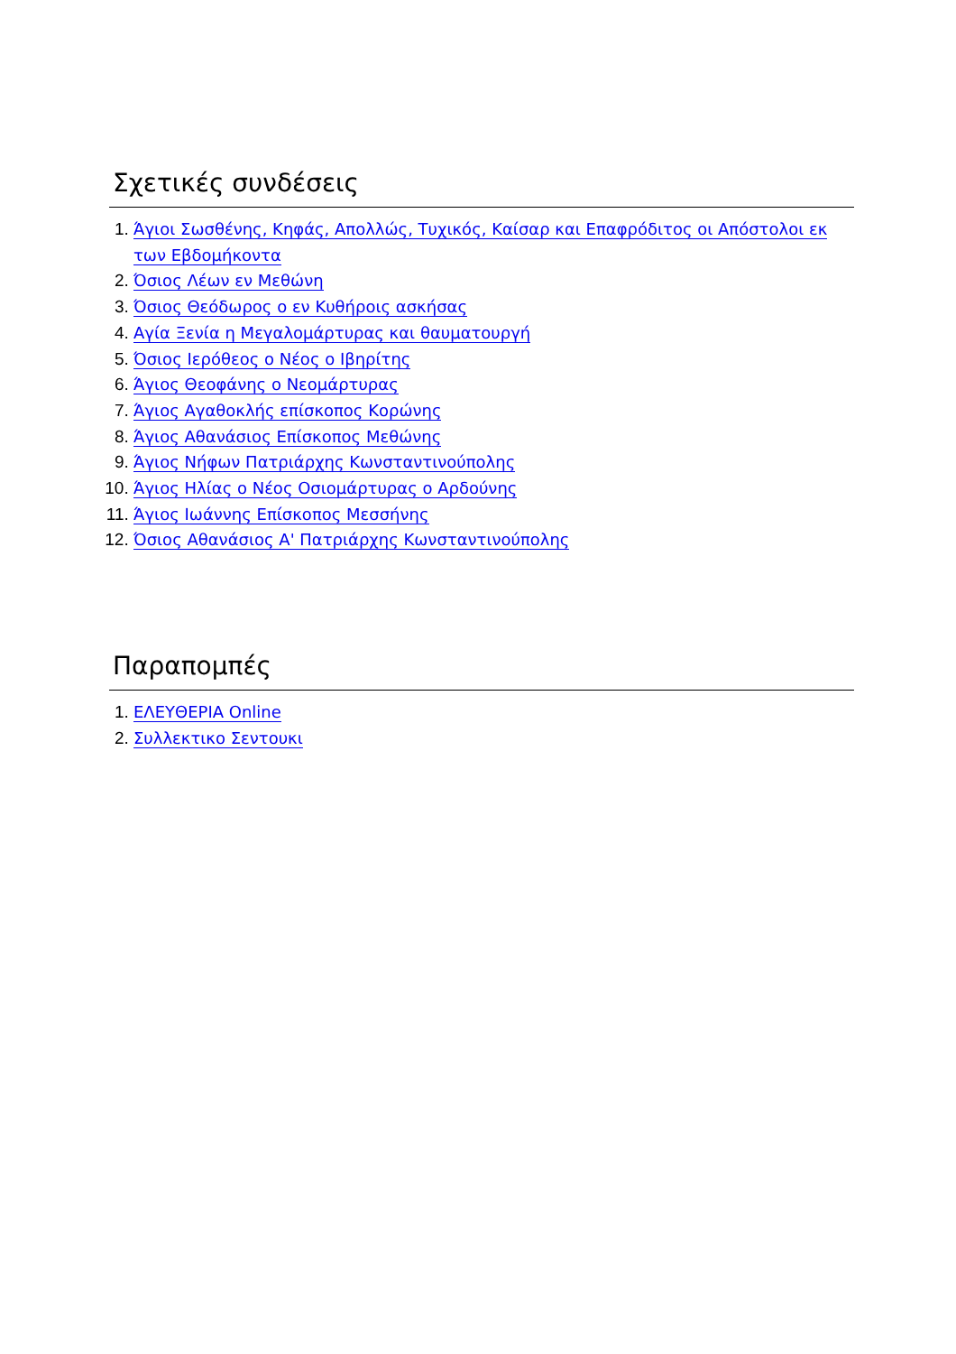Σχετικές συνδέσεις
1. Άγιοι Σωσθένης, Κηφάς, Απολλώς, Τυχικός, Καίσαρ και Επαφρόδιτος οι Απόστολοι εκ των Εβδομήκοντα
2. Όσιος Λέων εν Μεθώνη
3. Όσιος Θεόδωρος ο εν Κυθήροις ασκήσας
4. Αγία Ξενία η Μεγαλομάρτυρας και θαυματουργή
5. Όσιος Ιερόθεος ο Νέος ο Ιβηρίτης
6. Άγιος Θεοφάνης ο Νεομάρτυρας
7. Άγιος Αγαθοκλής επίσκοπος Κορώνης
8. Άγιος Αθανάσιος Επίσκοπος Μεθώνης
9. Άγιος Νήφων Πατριάρχης Κωνσταντινούπολης
10. Άγιος Ηλίας ο Νέος Οσιομάρτυρας ο Αρδούνης
11. Άγιος Ιωάννης Επίσκοπος Μεσσήνης
12. Όσιος Αθανάσιος Α' Πατριάρχης Κωνσταντινούπολης
Παραπομπές
1. ΕΛΕΥΘΕΡΙΑ Online
2. Συλλεκτικο Σεντουκι